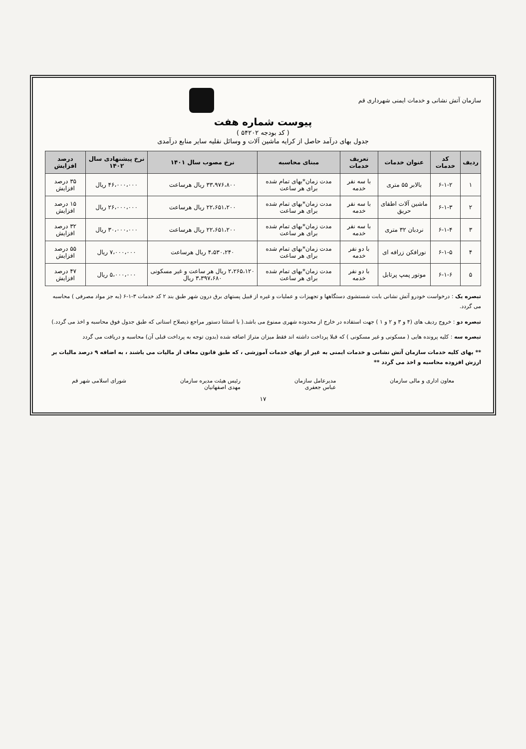سازمان آتش نشانی و خدمات ایمنی شهرداری قم
پیوست شماره هفت
( کد بودجه ۵۴۲۰۲ )
جدول بهای درآمد حاصل از کرایه ماشین آلات و وسائل نقلیه سایر منابع درآمدی
| ردیف | کد خدمات | عنوان خدمات | تعریف خدمات | مبنای محاسبه | نرخ مصوب سال ۱۴۰۱ | نرخ پیشنهادی سال ۱۴۰۲ | درصد افزایش |
| --- | --- | --- | --- | --- | --- | --- | --- |
| ۱ | ۶-۱-۲ | بالابر ۵۵ متری | با سه نفر خدمه | مدت زمان*بهای تمام شده برای هر ساعت | ۳۳،۹۷۶،۸۰۰ ریال هرساعت | ۴۶،۰۰۰،۰۰۰ ریال | ۳۵ درصد افزایش |
| ۲ | ۶-۱-۳ | ماشین آلات اطفای حریق | با سه نفر خدمه | مدت زمان*بهای تمام شده برای هر ساعت | ۲۲،۶۵۱،۲۰۰ ریال هرساعت | ۲۶،۰۰۰،۰۰۰ ریال | ۱۵ درصد افزایش |
| ۳ | ۶-۱-۴ | نردبان ۳۲ متری | با سه نفر خدمه | مدت زمان*بهای تمام شده برای هر ساعت | ۲۲،۶۵۱،۲۰۰ ریال هرساعت | ۳۰،۰۰۰،۰۰۰ ریال | ۳۲ درصد افزایش |
| ۴ | ۶-۱-۵ | نورافکن زرافه ای | با دو نفر خدمه | مدت زمان*بهای تمام شده برای هر ساعت | ۴،۵۳۰،۲۴۰ ریال هرساعت | ۷،۰۰۰،۰۰۰ ریال | ۵۵ درصد افزایش |
| ۵ | ۶-۱-۶ | موتور پمپ پرتابل | با دو نفر خدمه | مدت زمان*بهای تمام شده برای هر ساعت | ۲،۲۶۵،۱۲۰ ریال هر ساعت و غیر مسکونی ۳،۳۹۷،۶۸۰ ریال | ۵،۰۰۰،۰۰۰ ریال | ۴۷ درصد افزایش |
تبصره یک : درخواست خودرو آتش نشانی بابت شستشوی دستگاهها و تجهیزات و عملیات و غیره از قبیل پستهای برق درون شهر طبق بند ۲ کد خدمات ۳-۱-۶ (به جز مواد مصرفی ) محاسبه می گردد.
تبصره دو : خروج ردیف های (۴ و ۳ و ۲ و ۱ ) جهت استفاده در خارج از محدوده شهری ممنوع می باشد.( با استثنا دستور مراجع ذیصلاح استانی که طبق جدول فوق محاسبه و اخذ می گردد.)
تبصره سه : کلیه پرونده هایی ( مسکونی و غیر مسکونی ) که قبلا پرداخت داشته اند فقط میزان متراژ اضافه شده (بدون توجه به پرداخت قبلی آن) محاسبه و دریافت می گردد
** بهای کلیه خدمات سازمان آتش نشانی و خدمات ایمنی به غیر از بهای خدمات آموزشی ، که طبق قانون معاف از مالیات می باشند ، به اضافه ۹ درصد مالیات بر ارزش افزوده محاسبه و اخذ می گردد **
معاون اداری و مالی سازمان مدیرعامل سازمان
عباس جعفری رئیس هیئت مدیره سازمان
مهدی اصفهانیان شورای اسلامی شهر قم
۱۷